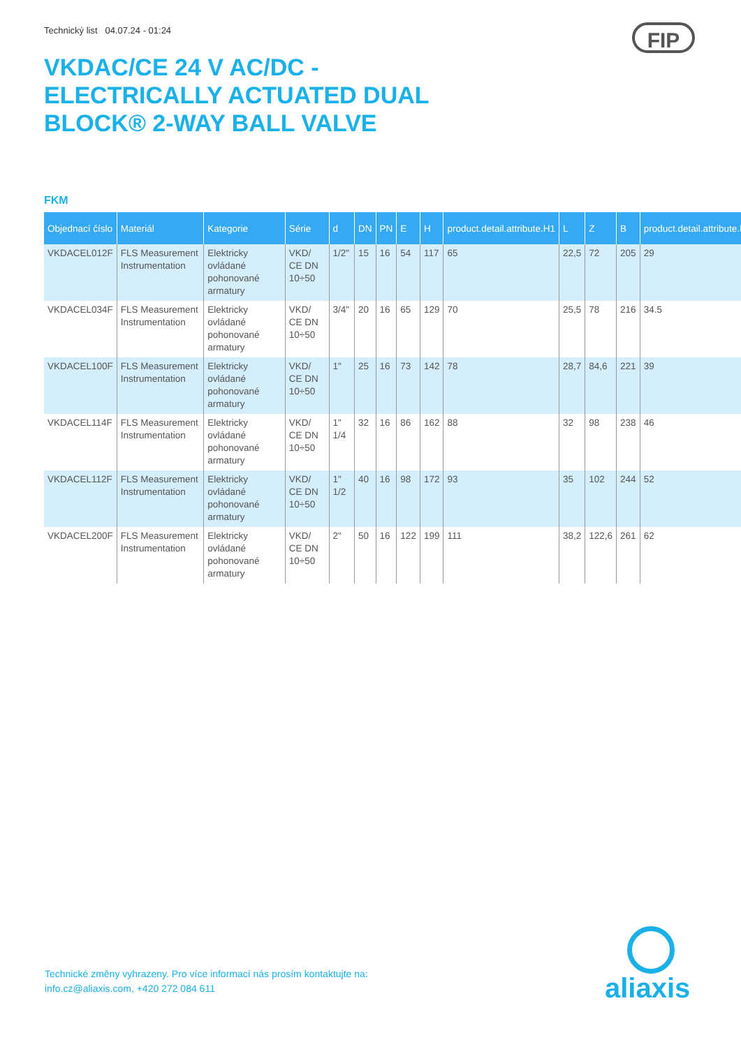Technický list 04.07.24 - 01:24
FIP
VKDAC/CE 24 V AC/DC - ELECTRICALLY ACTUATED DUAL BLOCK® 2-WAY BALL VALVE
FKM
| Objednací číslo | Materiál | Kategorie | Série | d | DN | PN | E | H | product.detail.attribute.H1 | L | Z | B | product.detail.attribute.E |
| --- | --- | --- | --- | --- | --- | --- | --- | --- | --- | --- | --- | --- | --- |
| VKDACEL012F | FLS Measurement Instrumentation | Elektricky ovládané pohonované armatury | VKD/ CE DN 10÷50 | 1/2" | 15 | 16 | 54 | 117 | 65 | 22,5 | 72 | 205 | 29 |
| VKDACEL034F | FLS Measurement Instrumentation | Elektricky ovládané pohonované armatury | VKD/ CE DN 10÷50 | 3/4" | 20 | 16 | 65 | 129 | 70 | 25,5 | 78 | 216 | 34.5 |
| VKDACEL100F | FLS Measurement Instrumentation | Elektricky ovládané pohonované armatury | VKD/ CE DN 10÷50 | 1" | 25 | 16 | 73 | 142 | 78 | 28,7 | 84,6 | 221 | 39 |
| VKDACEL114F | FLS Measurement Instrumentation | Elektricky ovládané pohonované armatury | VKD/ CE DN 10÷50 | 1" 1/4 | 32 | 16 | 86 | 162 | 88 | 32 | 98 | 238 | 46 |
| VKDACEL112F | FLS Measurement Instrumentation | Elektricky ovládané pohonované armatury | VKD/ CE DN 10÷50 | 1" 1/2 | 40 | 16 | 98 | 172 | 93 | 35 | 102 | 244 | 52 |
| VKDACEL200F | FLS Measurement Instrumentation | Elektricky ovládané pohonované armatury | VKD/ CE DN 10÷50 | 2" | 50 | 16 | 122 | 199 | 111 | 38,2 | 122,6 | 261 | 62 |
Technické změny vyhrazeny. Pro více informací nás prosím kontaktujte na:
info.cz@aliaxis.com, +420 272 084 611
aliaxis